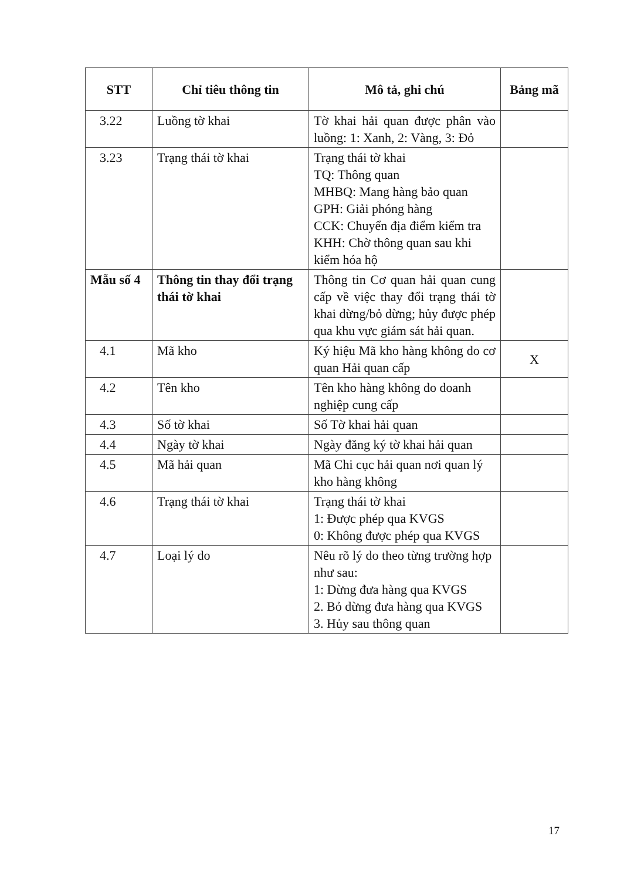| STT | Chỉ tiêu thông tin | Mô tả, ghi chú | Bảng mã |
| --- | --- | --- | --- |
| 3.22 | Luồng tờ khai | Tờ khai hải quan được phân vào luồng: 1: Xanh, 2: Vàng, 3: Đỏ | |
| 3.23 | Trạng thái tờ khai | Trạng thái tờ khai TQ: Thông quan MHBQ: Mang hàng bảo quan GPH: Giải phóng hàng CCK: Chuyển địa điểm kiểm tra KHH: Chờ thông quan sau khi kiểm hóa hộ | |
| Mẫu số 4 | Thông tin thay đổi trạng thái tờ khai | Thông tin Cơ quan hải quan cung cấp về việc thay đổi trạng thái tờ khai dừng/bỏ dừng; hủy được phép qua khu vực giám sát hải quan. | |
| 4.1 | Mã kho | Ký hiệu Mã kho hàng không do cơ quan Hải quan cấp | X |
| 4.2 | Tên kho | Tên kho hàng không do doanh nghiệp cung cấp | |
| 4.3 | Số tờ khai | Số Tờ khai hải quan | |
| 4.4 | Ngày tờ khai | Ngày đăng ký tờ khai hải quan | |
| 4.5 | Mã hải quan | Mã Chi cục hải quan nơi quan lý kho hàng không | |
| 4.6 | Trạng thái tờ khai | Trạng thái tờ khai 1: Được phép qua KVGS 0: Không được phép qua KVGS | |
| 4.7 | Loại lý do | Nêu rõ lý do theo từng trường hợp như sau: 1: Dừng đưa hàng qua KVGS 2. Bỏ dừng đưa hàng qua KVGS 3. Hủy sau thông quan | |
17